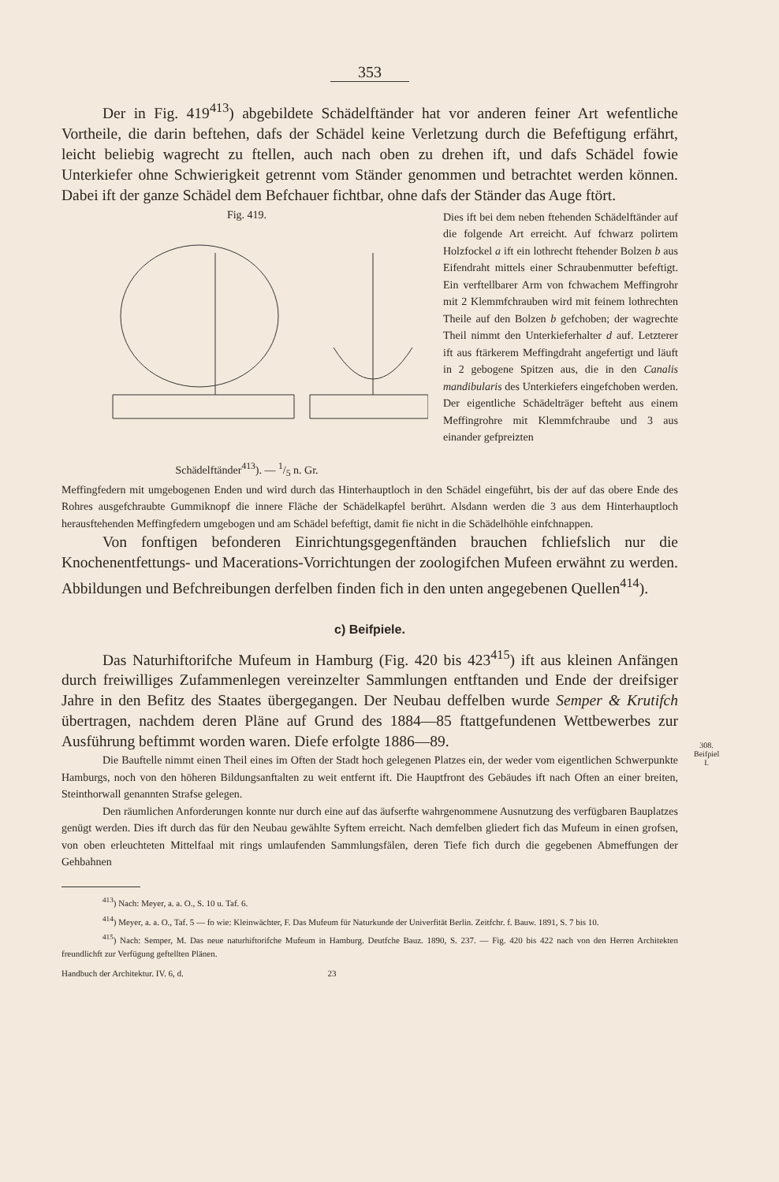308.
Beifpiel
I.
353
Der in Fig. 419<sup>413</sup>) abgebildete Schädelftänder hat vor anderen feiner Art wefentliche Vortheile, die darin beftehen, dafs der Schädel keine Verletzung durch die Befeftigung erfährt, leicht beliebig wagrecht zu ftellen, auch nach oben zu drehen ift, und dafs Schädel fowie Unterkiefer ohne Schwierigkeit getrennt vom Ständer genommen und betrachtet werden können. Dabei ift der ganze Schädel dem Befchauer fichtbar, ohne dafs der Ständer das Auge ftört.
Fig. 419.
Schädelftänder<sup>413</sup>). — 1/5 n. Gr.
Dies ift bei dem neben ftehenden Schädelftänder auf die folgende Art erreicht. Auf fchwarz polirtem Holzfockel a ift ein lothrecht ftehender Bolzen b aus Eifendraht mittels einer Schraubenmutter befeftigt. Ein verftellbarer Arm von fchwachem Meffingrohr mit 2 Klemmfchrauben wird mit feinem lothrechten Theile auf den Bolzen b gefchoben; der wagrechte Theil nimmt den Unterkieferhalter d auf. Letzterer ift aus ftärkerem Meffingdraht angefertigt und läuft in 2 gebogene Spitzen aus, die in den Canalis mandibularis des Unterkiefers eingefchoben werden. Der eigentliche Schädelträger befteht aus einem Meffingrohre mit Klemmfchraube und 3 aus einander gefpreizten
Meffingfedern mit umgebogenen Enden und wird durch das Hinterhauptloch in den Schädel eingeführt, bis der auf das obere Ende des Rohres ausgefchraubte Gummiknopf die innere Fläche der Schädelkapfel berührt. Alsdann werden die 3 aus dem Hinterhauptloch herausftehenden Meffingfedern umgebogen und am Schädel befeftigt, damit fie nicht in die Schädelhöhle einfchnappen.
Von fonftigen befonderen Einrichtungsgegenftänden brauchen fchliefslich nur die Knochenentfettungs- und Macerations-Vorrichtungen der zoologifchen Mufeen erwähnt zu werden. Abbildungen und Befchreibungen derfelben finden fich in den unten angegebenen Quellen<sup>414</sup>).
c) Beifpiele.
Das Naturhiftorifche Mufeum in Hamburg (Fig. 420 bis 423<sup>415</sup>) ift aus kleinen Anfängen durch freiwilliges Zufammenlegen vereinzelter Sammlungen entftanden und Ende der dreifsiger Jahre in den Befitz des Staates übergegangen. Der Neubau deffelben wurde Semper & Krutifch übertragen, nachdem deren Pläne auf Grund des 1884—85 ftattgefundenen Wettbewerbes zur Ausführung beftimmt worden waren. Diefe erfolgte 1886—89.
Die Bauftelle nimmt einen Theil eines im Often der Stadt hoch gelegenen Platzes ein, der weder vom eigentlichen Schwerpunkte Hamburgs, noch von den höheren Bildungsanftalten zu weit entfernt ift. Die Hauptfront des Gebäudes ift nach Often an einer breiten, Steinthorwall genannten Strafse gelegen.
Den räumlichen Anforderungen konnte nur durch eine auf das äufserfte wahrgenommene Ausnutzung des verfügbaren Bauplatzes genügt werden. Dies ift durch das für den Neubau gewählte Syftem erreicht. Nach demfelben gliedert fich das Mufeum in einen grofsen, von oben erleuchteten Mittelfaal mit rings umlaufenden Sammlungsfälen, deren Tiefe fich durch die gegebenen Abmeffungen der Gehbahnen
<sup>413</sup>) Nach: Meyer, a. a. O., S. 10 u. Taf. 6.
<sup>414</sup>) Meyer, a. a. O., Taf. 5 — fo wie: Kleinwächter, F. Das Mufeum für Naturkunde der Univerfität Berlin. Zeitfchr. f. Bauw. 1891, S. 7 bis 10.
<sup>415</sup>) Nach: Semper, M. Das neue naturhiftorifche Mufeum in Hamburg. Deutfche Bauz. 1890, S. 237. — Fig. 420 bis 422 nach von den Herren Architekten freundlichft zur Verfügung geftellten Plänen.
Handbuch der Architektur. IV. 6, d. 23